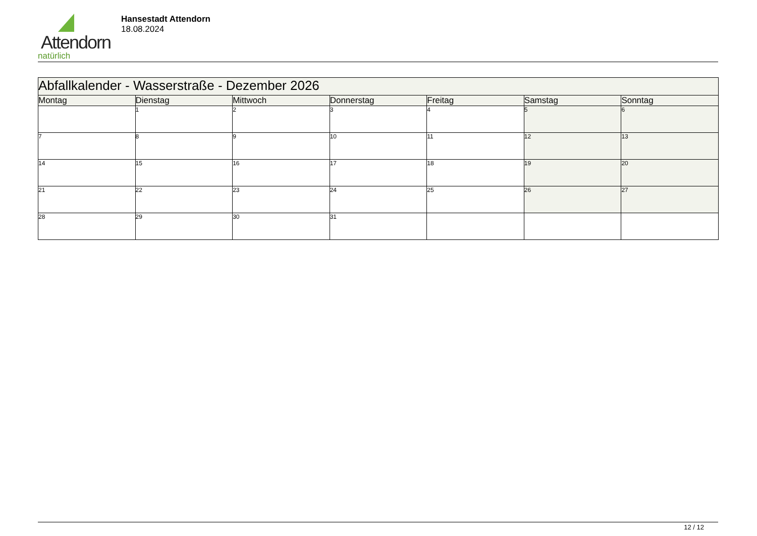Attendorn
natürlich
Hansestadt Attendorn
18.08.2024
| Abfallkalender - Wasserstraße - Dezember 2026 | | | | | | |
| Montag | Dienstag | Mittwoch | Donnerstag | Freitag | Samstag | Sonntag |
| | 1 | 2 | 3 | 4 | 5 | 6 |
| 7 | 8 | 9 | 10 | 11 | 12 | 13 |
| 14 | 15 | 16 | 17 | 18 | 19 | 20 |
| 21 | 22 | 23 | 24 | 25 | 26 | 27 |
| 28 | 29 | 30 | 31 | | | |
12 / 12